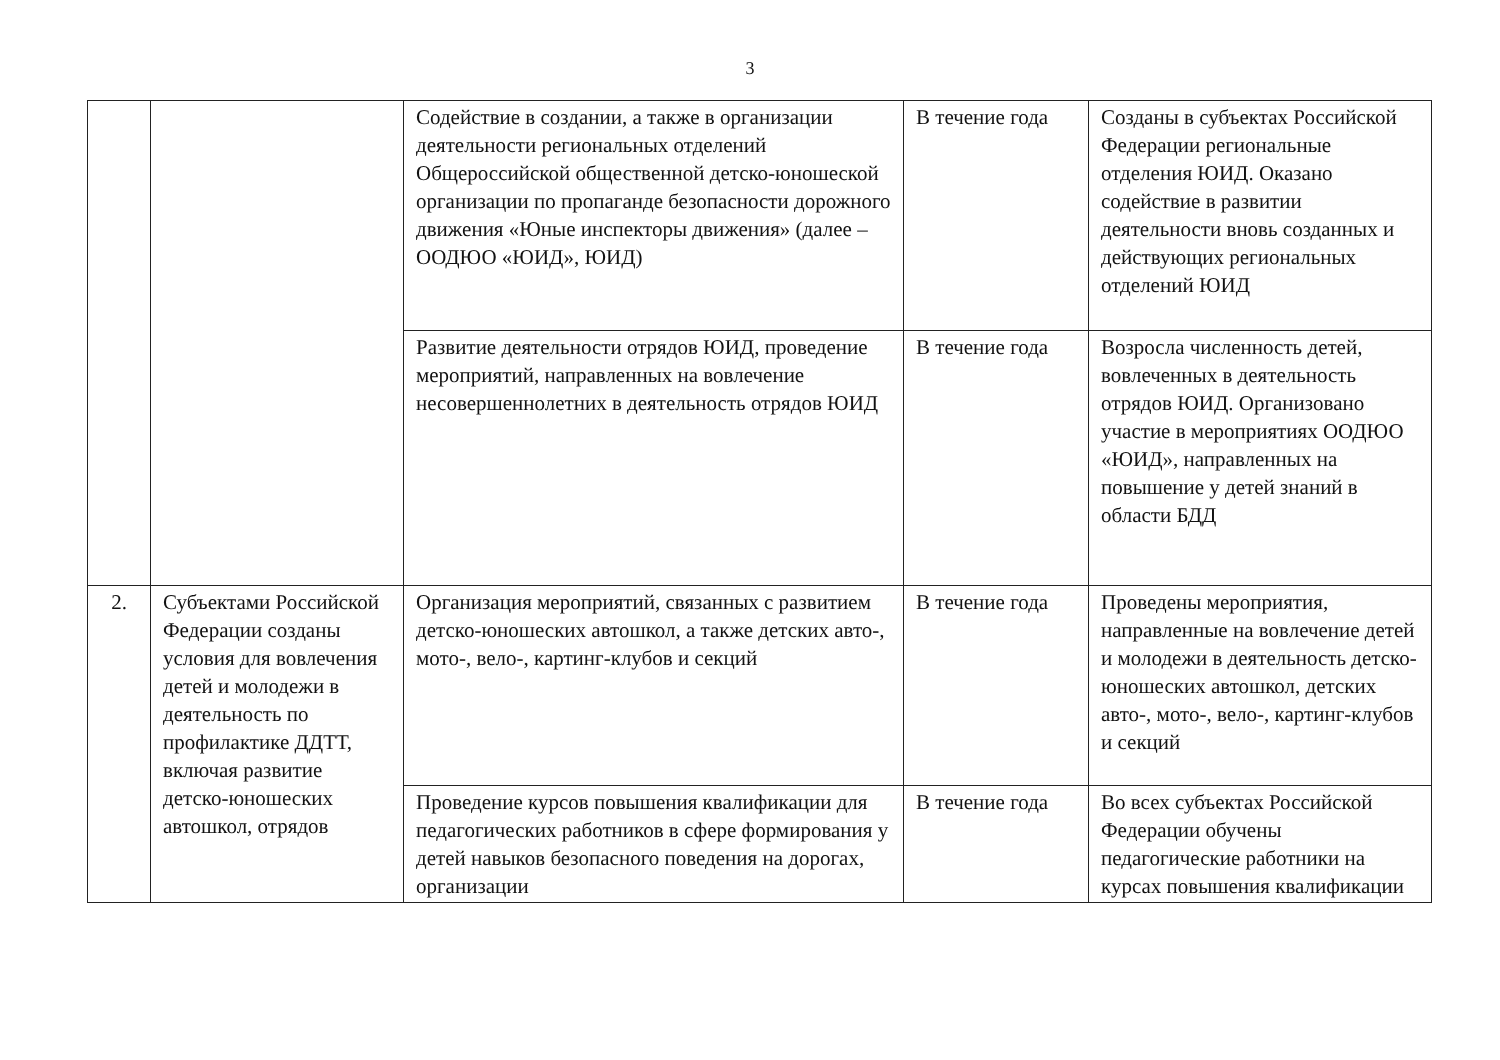3
| | | Содействие в создании, а также в организации деятельности региональных отделений Общероссийской общественной детско-юношеской организации по пропаганде безопасности дорожного движения «Юные инспекторы движения» (далее – ООДЮО «ЮИД», ЮИД) | В течение года | Созданы в субъектах Российской Федерации региональные отделения ЮИД. Оказано содействие в развитии деятельности вновь созданных и действующих региональных отделений ЮИД |
| | | Развитие деятельности отрядов ЮИД, проведение мероприятий, направленных на вовлечение несовершеннолетних в деятельность отрядов ЮИД | В течение года | Возросла численность детей, вовлеченных в деятельность отрядов ЮИД. Организовано участие в мероприятиях ООДЮО «ЮИД», направленных на повышение у детей знаний в области БДД |
| 2. | Субъектами Российской Федерации созданы условия для вовлечения детей и молодежи в деятельность по профилактике ДДТТ, включая развитие детско-юношеских автошкол, отрядов | Организация мероприятий, связанных с развитием детско-юношеских автошкол, а также детских авто-, мото-, вело-, картинг-клубов и секций | В течение года | Проведены мероприятия, направленные на вовлечение детей и молодежи в деятельность детско-юношеских автошкол, детских авто-, мото-, вело-, картинг-клубов и секций |
| | | Проведение курсов повышения квалификации для педагогических работников в сфере формирования у детей навыков безопасного поведения на дорогах, организации | В течение года | Во всех субъектах Российской Федерации обучены педагогические работники на курсах повышения квалификации |